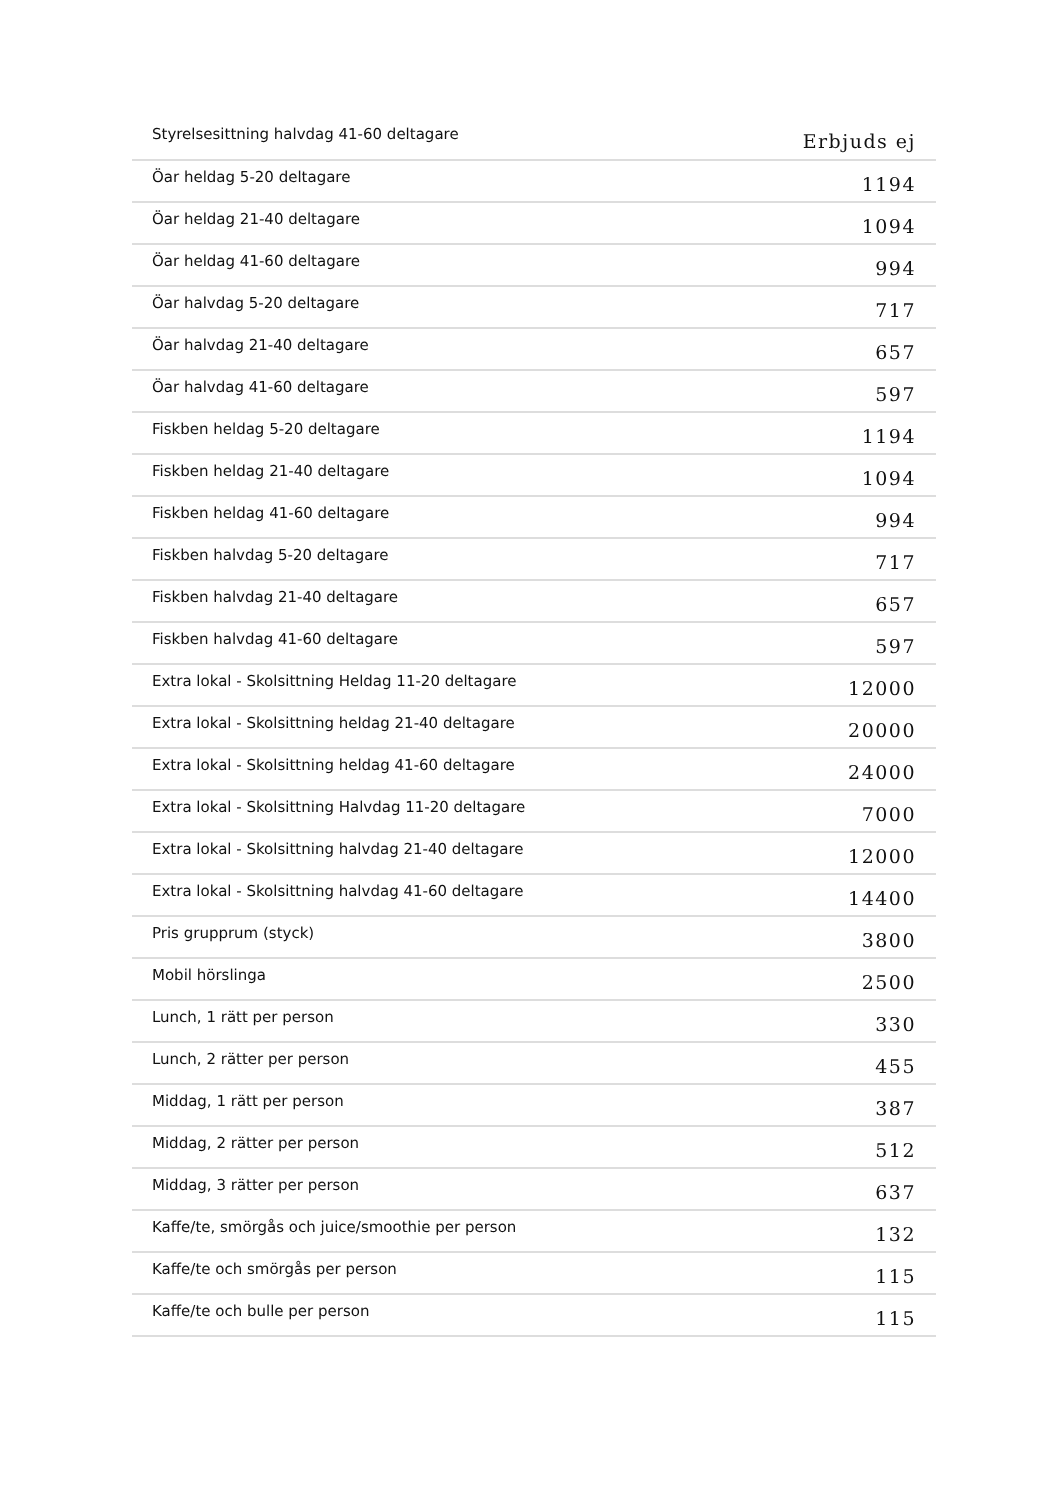| Styrelsesittning halvdag 41-60 deltagare | Erbjuds ej |
| Öar heldag 5-20 deltagare | 1194 |
| Öar heldag 21-40 deltagare | 1094 |
| Öar heldag 41-60 deltagare | 994 |
| Öar halvdag 5-20 deltagare | 717 |
| Öar halvdag 21-40 deltagare | 657 |
| Öar halvdag 41-60 deltagare | 597 |
| Fiskben heldag 5-20 deltagare | 1194 |
| Fiskben heldag 21-40 deltagare | 1094 |
| Fiskben heldag 41-60 deltagare | 994 |
| Fiskben halvdag 5-20 deltagare | 717 |
| Fiskben halvdag 21-40 deltagare | 657 |
| Fiskben halvdag 41-60 deltagare | 597 |
| Extra lokal - Skolsittning Heldag 11-20 deltagare | 12000 |
| Extra lokal - Skolsittning heldag 21-40 deltagare | 20000 |
| Extra lokal - Skolsittning heldag 41-60 deltagare | 24000 |
| Extra lokal - Skolsittning Halvdag 11-20 deltagare | 7000 |
| Extra lokal - Skolsittning halvdag 21-40 deltagare | 12000 |
| Extra lokal - Skolsittning halvdag 41-60 deltagare | 14400 |
| Pris grupprum (styck) | 3800 |
| Mobil hörslinga | 2500 |
| Lunch, 1 rätt per person | 330 |
| Lunch, 2 rätter per person | 455 |
| Middag, 1 rätt per person | 387 |
| Middag, 2 rätter per person | 512 |
| Middag, 3 rätter per person | 637 |
| Kaffe/te, smörgås och juice/smoothie per person | 132 |
| Kaffe/te och smörgås per person | 115 |
| Kaffe/te och bulle per person | 115 |